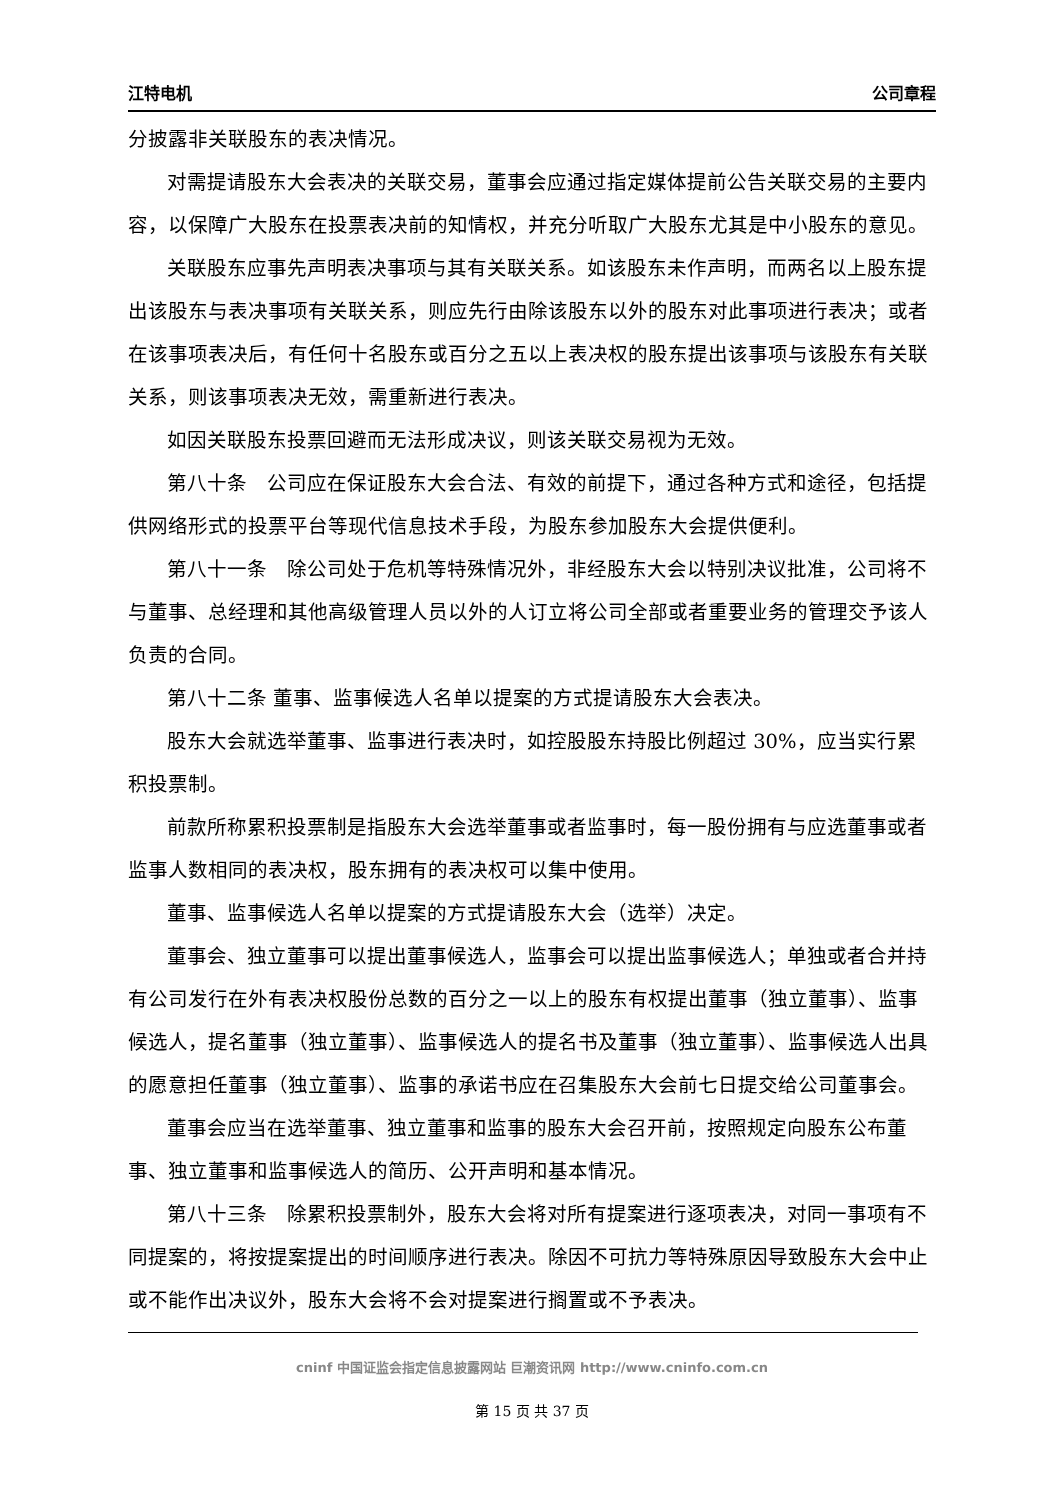江特电机 公司章程
分披露非关联股东的表决情况。
对需提请股东大会表决的关联交易，董事会应通过指定媒体提前公告关联交易的主要内容，以保障广大股东在投票表决前的知情权，并充分听取广大股东尤其是中小股东的意见。
关联股东应事先声明表决事项与其有关联关系。如该股东未作声明，而两名以上股东提出该股东与表决事项有关联关系，则应先行由除该股东以外的股东对此事项进行表决；或者在该事项表决后，有任何十名股东或百分之五以上表决权的股东提出该事项与该股东有关联关系，则该事项表决无效，需重新进行表决。
如因关联股东投票回避而无法形成决议，则该关联交易视为无效。
第八十条　公司应在保证股东大会合法、有效的前提下，通过各种方式和途径，包括提供网络形式的投票平台等现代信息技术手段，为股东参加股东大会提供便利。
第八十一条　除公司处于危机等特殊情况外，非经股东大会以特别决议批准，公司将不与董事、总经理和其他高级管理人员以外的人订立将公司全部或者重要业务的管理交予该人负责的合同。
第八十二条 董事、监事候选人名单以提案的方式提请股东大会表决。
股东大会就选举董事、监事进行表决时，如控股股东持股比例超过 30%，应当实行累积投票制。
前款所称累积投票制是指股东大会选举董事或者监事时，每一股份拥有与应选董事或者监事人数相同的表决权，股东拥有的表决权可以集中使用。
董事、监事候选人名单以提案的方式提请股东大会（选举）决定。
董事会、独立董事可以提出董事候选人，监事会可以提出监事候选人；单独或者合并持有公司发行在外有表决权股份总数的百分之一以上的股东有权提出董事（独立董事）、监事候选人，提名董事（独立董事）、监事候选人的提名书及董事（独立董事）、监事候选人出具的愿意担任董事（独立董事）、监事的承诺书应在召集股东大会前七日提交给公司董事会。
董事会应当在选举董事、独立董事和监事的股东大会召开前，按照规定向股东公布董事、独立董事和监事候选人的简历、公开声明和基本情况。
第八十三条　除累积投票制外，股东大会将对所有提案进行逐项表决，对同一事项有不同提案的，将按提案提出的时间顺序进行表决。除因不可抗力等特殊原因导致股东大会中止或不能作出决议外，股东大会将不会对提案进行搁置或不予表决。
cninf 中国证监会指定信息披露网站 巨潮资讯网 http://www.cninfo.com.cn
第 15 页 共 37 页